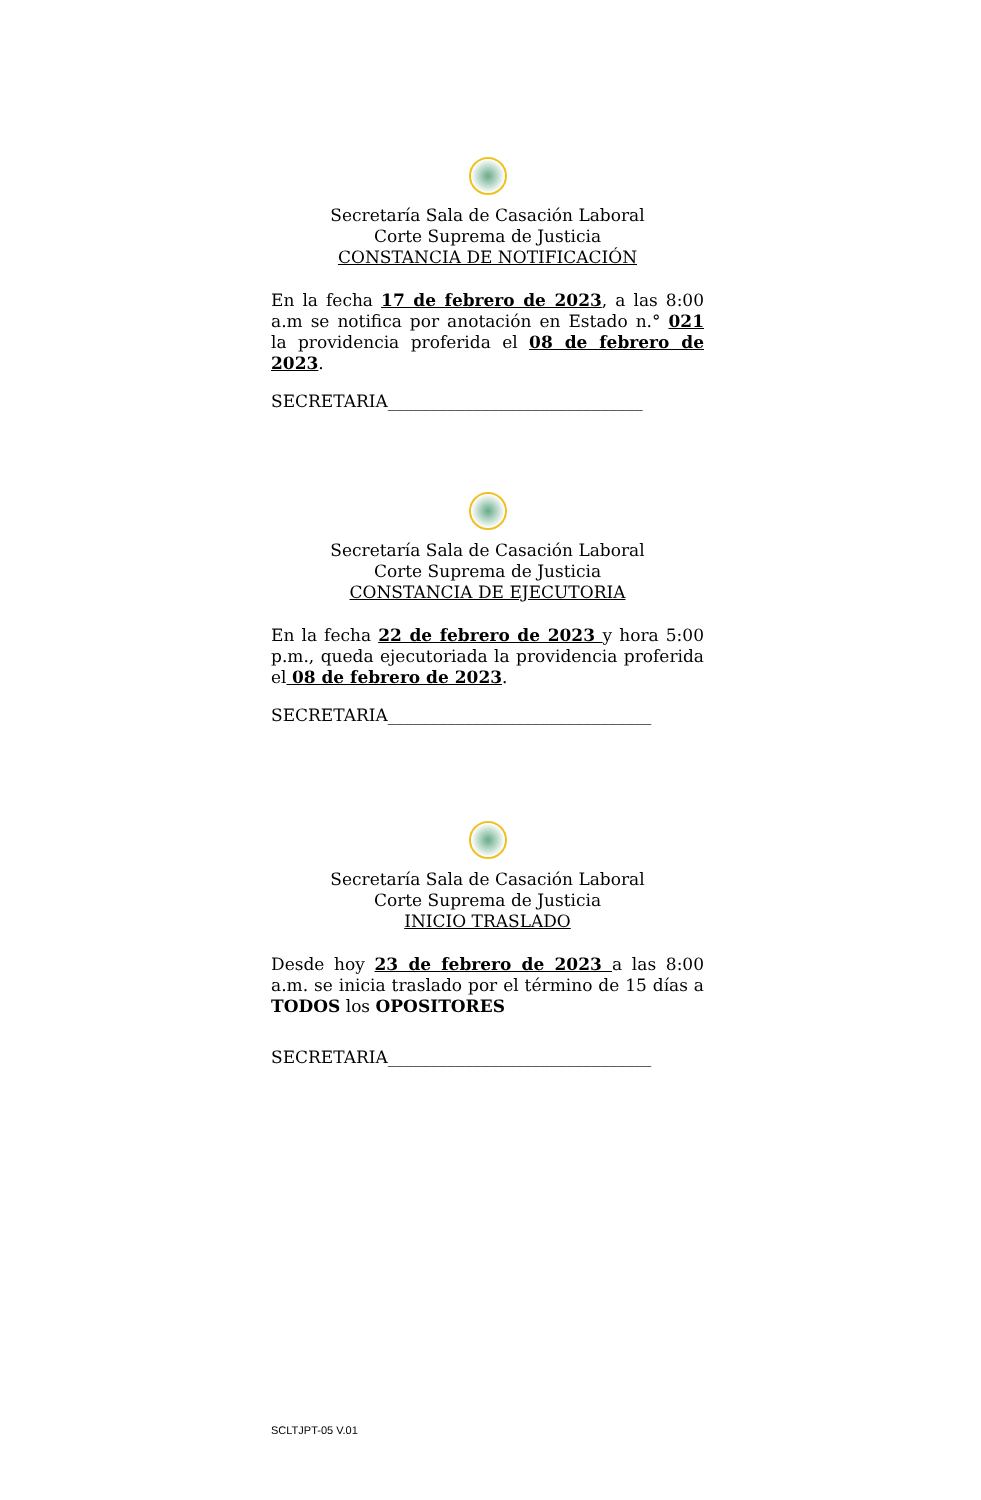Secretaría Sala de Casación Laboral
Corte Suprema de Justicia
CONSTANCIA DE NOTIFICACIÓN
En la fecha 17 de febrero de 2023, a las 8:00 a.m se notifica por anotación en Estado n.° 021 la providencia proferida el 08 de febrero de 2023.
SECRETARIA______________________________
Secretaría Sala de Casación Laboral
Corte Suprema de Justicia
CONSTANCIA DE EJECUTORIA
En la fecha 22 de febrero de 2023 y hora 5:00 p.m., queda ejecutoriada la providencia proferida el 08 de febrero de 2023.
SECRETARIA_______________________________
Secretaría Sala de Casación Laboral
Corte Suprema de Justicia
INICIO TRASLADO
Desde hoy 23 de febrero de 2023 a las 8:00 a.m. se inicia traslado por el término de 15 días a TODOS los OPOSITORES
SECRETARIA_______________________________
SCLTJPT-05 V.01